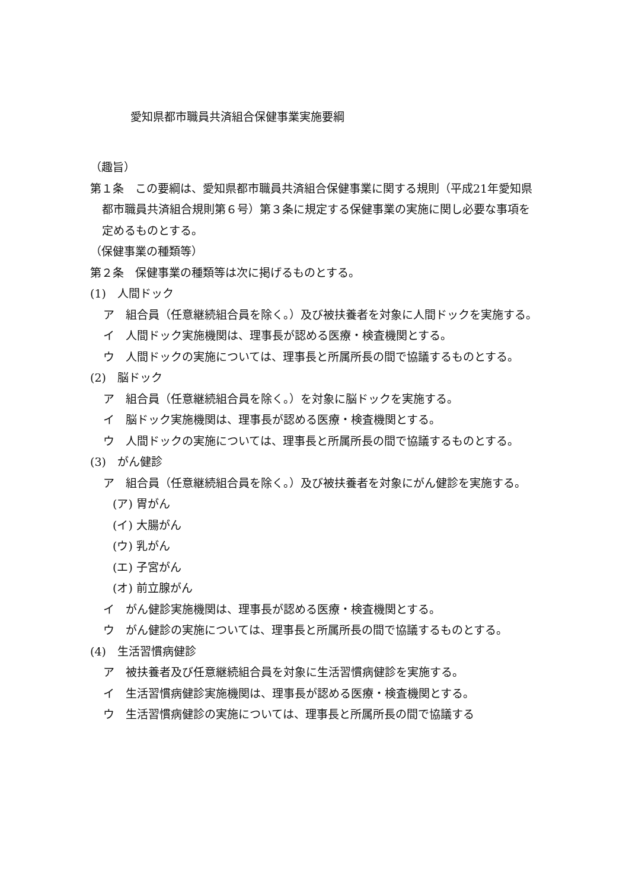愛知県都市職員共済組合保健事業実施要綱
（趣旨）
第１条　この要綱は、愛知県都市職員共済組合保健事業に関する規則（平成21年愛知県都市職員共済組合規則第６号）第３条に規定する保健事業の実施に関し必要な事項を定めるものとする。
（保健事業の種類等）
第２条　保健事業の種類等は次に掲げるものとする。
(1)　人間ドック
ア　組合員（任意継続組合員を除く。）及び被扶養者を対象に人間ドックを実施する。
イ　人間ドック実施機関は、理事長が認める医療・検査機関とする。
ウ　人間ドックの実施については、理事長と所属所長の間で協議するものとする。
(2)　脳ドック
ア　組合員（任意継続組合員を除く。）を対象に脳ドックを実施する。
イ　脳ドック実施機関は、理事長が認める医療・検査機関とする。
ウ　人間ドックの実施については、理事長と所属所長の間で協議するものとする。
(3)　がん健診
ア　組合員（任意継続組合員を除く。）及び被扶養者を対象にがん健診を実施する。
(ア) 胃がん
(イ) 大腸がん
(ウ) 乳がん
(エ) 子宮がん
(オ) 前立腺がん
イ　がん健診実施機関は、理事長が認める医療・検査機関とする。
ウ　がん健診の実施については、理事長と所属所長の間で協議するものとする。
(4)　生活習慣病健診
ア　被扶養者及び任意継続組合員を対象に生活習慣病健診を実施する。
イ　生活習慣病健診実施機関は、理事長が認める医療・検査機関とする。
ウ　生活習慣病健診の実施については、理事長と所属所長の間で協議する